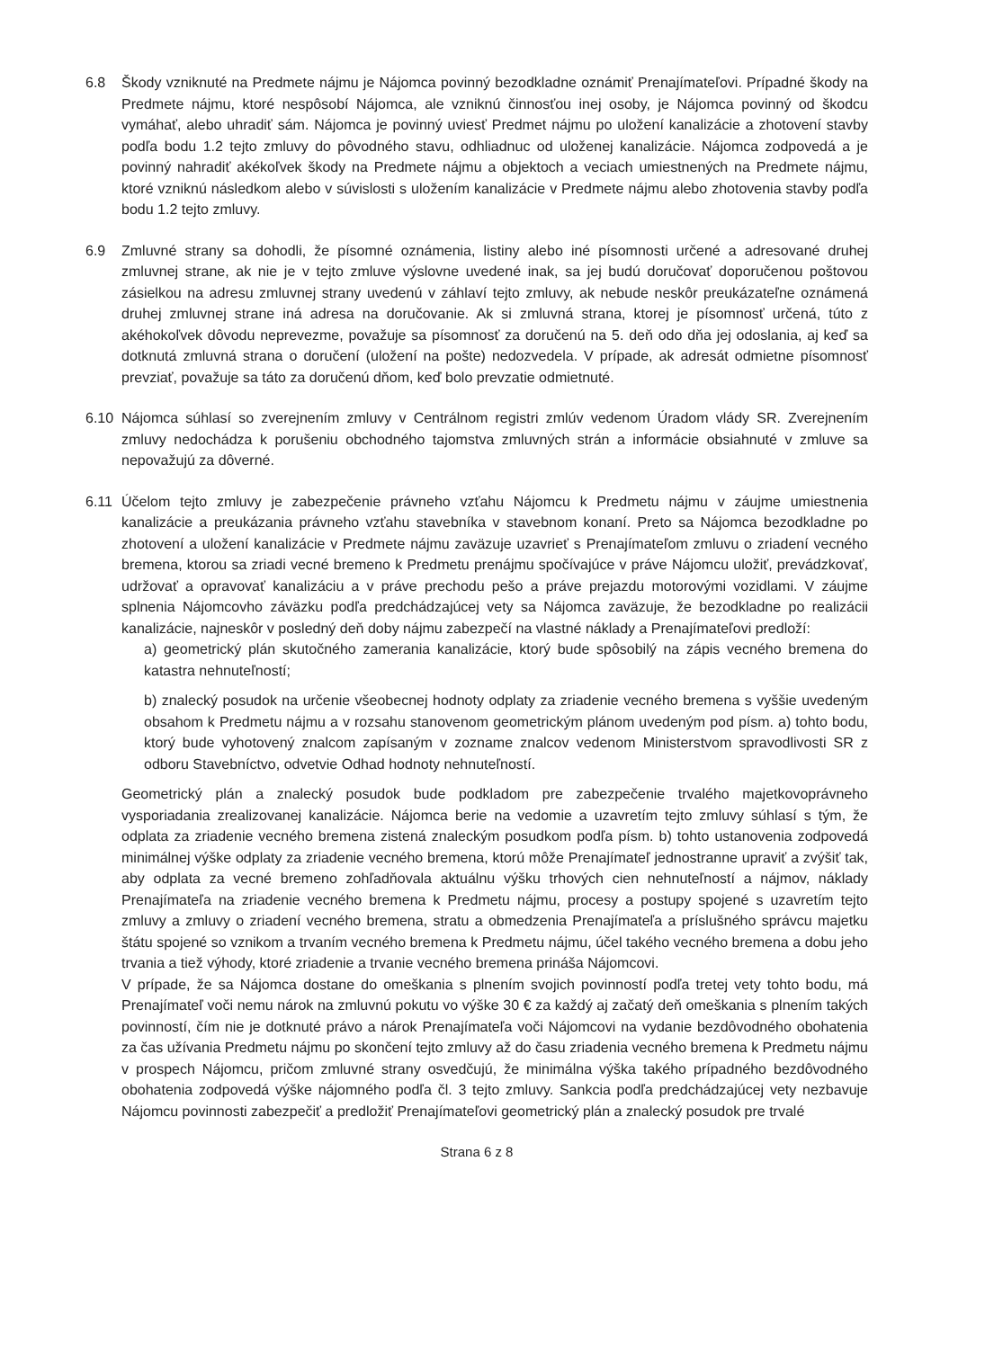6.8 Škody vzniknuté na Predmete nájmu je Nájomca povinný bezodkladne oznámiť Prenajímateľovi. Prípadné škody na Predmete nájmu, ktoré nespôsobí Nájomca, ale vzniknú činnosťou inej osoby, je Nájomca povinný od škodcu vymáhať, alebo uhradiť sám. Nájomca je povinný uviesť Predmet nájmu po uložení kanalizácie a zhotovení stavby podľa bodu 1.2 tejto zmluvy do pôvodného stavu, odhliadnuc od uloženej kanalizácie. Nájomca zodpovedá a je povinný nahradiť akékoľvek škody na Predmete nájmu a objektoch a veciach umiestnených na Predmete nájmu, ktoré vzniknú následkom alebo v súvislosti s uložením kanalizácie v Predmete nájmu alebo zhotovenia stavby podľa bodu 1.2 tejto zmluvy.
6.9 Zmluvné strany sa dohodli, že písomné oznámenia, listiny alebo iné písomnosti určené a adresované druhej zmluvnej strane, ak nie je v tejto zmluve výslovne uvedené inak, sa jej budú doručovať doporučenou poštovou zásielkou na adresu zmluvnej strany uvedenú v záhlaví tejto zmluvy, ak nebude neskôr preukázateľne oznámená druhej zmluvnej strane iná adresa na doručovanie. Ak si zmluvná strana, ktorej je písomnosť určená, túto z akéhokoľvek dôvodu neprevezme, považuje sa písomnosť za doručenú na 5. deň odo dňa jej odoslania, aj keď sa dotknutá zmluvná strana o doručení (uložení na pošte) nedozvedela. V prípade, ak adresát odmietne písomnosť prevziať, považuje sa táto za doručenú dňom, keď bolo prevzatie odmietnuté.
6.10 Nájomca súhlasí so zverejnením zmluvy v Centrálnom registri zmlúv vedenom Úradom vlády SR. Zverejnením zmluvy nedochádza k porušeniu obchodného tajomstva zmluvných strán a informácie obsiahnuté v zmluve sa nepovažujú za dôverné.
6.11 Účelom tejto zmluvy je zabezpečenie právneho vzťahu Nájomcu k Predmetu nájmu v záujme umiestnenia kanalizácie a preukázania právneho vzťahu stavebníka v stavebnom konaní. Preto sa Nájomca bezodkladne po zhotovení a uložení kanalizácie v Predmete nájmu zaväzuje uzavrieť s Prenajímateľom zmluvu o zriadení vecného bremena, ktorou sa zriadi vecné bremeno k Predmetu prenájmu spočívajúce v práve Nájomcu uložiť, prevádzkovať, udržovať a opravovať kanalizáciu a v práve prechodu pešo a práve prejazdu motorovými vozidlami. V záujme splnenia Nájomcovho záväzku podľa predchádzajúcej vety sa Nájomca zaväzuje, že bezodkladne po realizácii kanalizácie, najneskôr v posledný deň doby nájmu zabezpečí na vlastné náklady a Prenajímateľovi predloží:
a) geometrický plán skutočného zamerania kanalizácie, ktorý bude spôsobilý na zápis vecného bremena do katastra nehnuteľností;
b) znalecký posudok na určenie všeobecnej hodnoty odplaty za zriadenie vecného bremena s vyššie uvedeným obsahom k Predmetu nájmu a v rozsahu stanovenom geometrickým plánom uvedeným pod písm. a) tohto bodu, ktorý bude vyhotovený znalcom zapísaným v zozname znalcov vedenom Ministerstvom spravodlivosti SR z odboru Stavebníctvo, odvetvie Odhad hodnoty nehnuteľností.
Geometrický plán a znalecký posudok bude podkladom pre zabezpečenie trvalého majetkovoprávneho vysporiadania zrealizovanej kanalizácie. Nájomca berie na vedomie a uzavretím tejto zmluvy súhlasí s tým, že odplata za zriadenie vecného bremena zistená znaleckým posudkom podľa písm. b) tohto ustanovenia zodpovedá minimálnej výške odplaty za zriadenie vecného bremena, ktorú môže Prenajímateľ jednostranne upraviť a zvýšiť tak, aby odplata za vecné bremeno zohľadňovala aktuálnu výšku trhových cien nehnuteľností a nájmov, náklady Prenajímateľa na zriadenie vecného bremena k Predmetu nájmu, procesy a postupy spojené s uzavretím tejto zmluvy a zmluvy o zriadení vecného bremena, stratu a obmedzenia Prenajímateľa a príslušného správcu majetku štátu spojené so vznikom a trvaním vecného bremena k Predmetu nájmu, účel takého vecného bremena a dobu jeho trvania a tiež výhody, ktoré zriadenie a trvanie vecného bremena prináša Nájomcovi.
V prípade, že sa Nájomca dostane do omeškania s plnením svojich povinností podľa tretej vety tohto bodu, má Prenajímateľ voči nemu nárok na zmluvnú pokutu vo výške 30 € za každý aj začatý deň omeškania s plnením takých povinností, čím nie je dotknuté právo a nárok Prenajímateľa voči Nájomcovi na vydanie bezdôvodného obohatenia za čas užívania Predmetu nájmu po skončení tejto zmluvy až do času zriadenia vecného bremena k Predmetu nájmu v prospech Nájomcu, pričom zmluvné strany osvedčujú, že minimálna výška takého prípadného bezdôvodného obohatenia zodpovedá výške nájomného podľa čl. 3 tejto zmluvy. Sankcia podľa predchádzajúcej vety nezbavuje Nájomcu povinnosti zabezpečiť a predložiť Prenajímateľovi geometrický plán a znalecký posudok pre trvalé
Strana 6 z 8